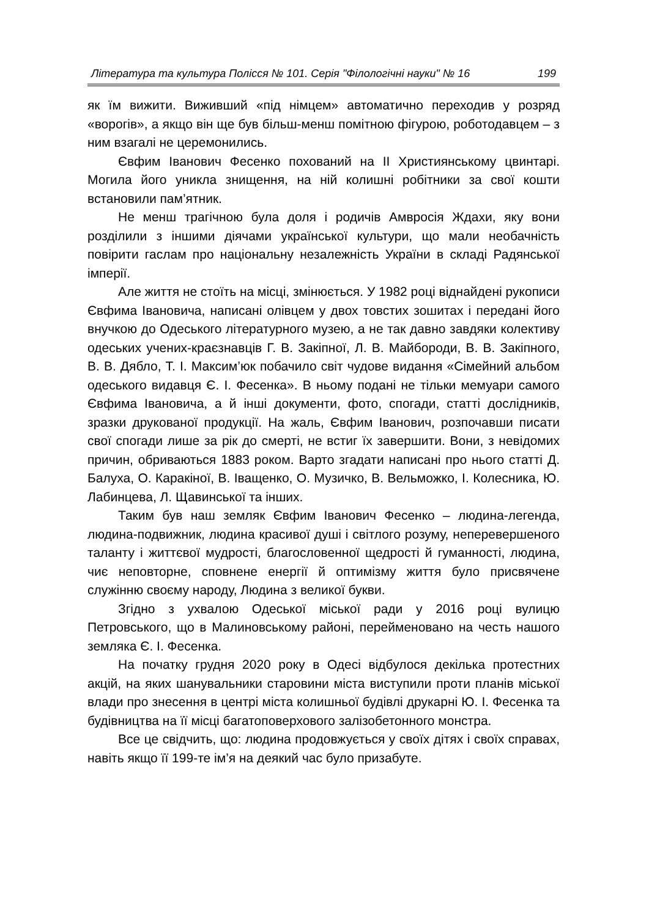Література та культура Полісся № 101. Серія "Філологічні науки" № 16 199
як їм вижити. Виживший «під німцем» автоматично переходив у розряд «ворогів», а якщо він ще був більш-менш помітною фігурою, роботодавцем – з ним взагалі не церемонились.
Євфим Іванович Фесенко похований на ІІ Християнському цвинтарі. Могила його уникла знищення, на ній колишні робітники за свої кошти встановили пам’ятник.
Не менш трагічною була доля і родичів Амвросія Ждахи, яку вони розділили з іншими діячами української культури, що мали необачність повірити гаслам про національну незалежність України в складі Радянської імперії.
Але життя не стоїть на місці, змінюється. У 1982 році віднайдені рукописи Євфима Івановича, написані олівцем у двох товстих зошитах і передані його внучкою до Одеського літературного музею, а не так давно завдяки колективу одеських учених-краєзнавців Г. В. Закіпної, Л. В. Майбороди, В. В. Закіпного, В. В. Дябло, Т. І. Максим’юк побачило світ чудове видання «Сімейний альбом одеського видавця Є. І. Фесенка». В ньому подані не тільки мемуари самого Євфима Івановича, а й інші документи, фото, спогади, статті дослідників, зразки друкованої продукції. На жаль, Євфим Іванович, розпочавши писати свої спогади лише за рік до смерті, не встиг їх завершити. Вони, з невідомих причин, обриваються 1883 роком. Варто згадати написані про нього статті Д. Балуха, О. Каракіної, В. Іващенко, О. Музичко, В. Вельможко, І. Колесника, Ю. Лабинцева, Л. Щавинської та інших.
Таким був наш земляк Євфим Іванович Фесенко – людина-легенда, людина-подвижник, людина красивої душі і світлого розуму, неперевершеного таланту і життєвої мудрості, благословенної щедрості й гуманності, людина, чиє неповторне, сповнене енергії й оптимізму життя було присвячене служінню своєму народу, Людина з великої букви.
Згідно з ухвалою Одеської міської ради у 2016 році вулицю Петровського, що в Малиновському районі, перейменовано на честь нашого земляка Є. І. Фесенка.
На початку грудня 2020 року в Одесі відбулося декілька протестних акцій, на яких шанувальники старовини міста виступили проти планів міської влади про знесення в центрі міста колишньої будівлі друкарні Ю. І. Фесенка та будівництва на її місці багатоповерхового залізобетонного монстра.
Все це свідчить, що: людина продовжується у своїх дітях і своїх справах, навіть якщо її 199-те ім’я на деякий час було призабуте.